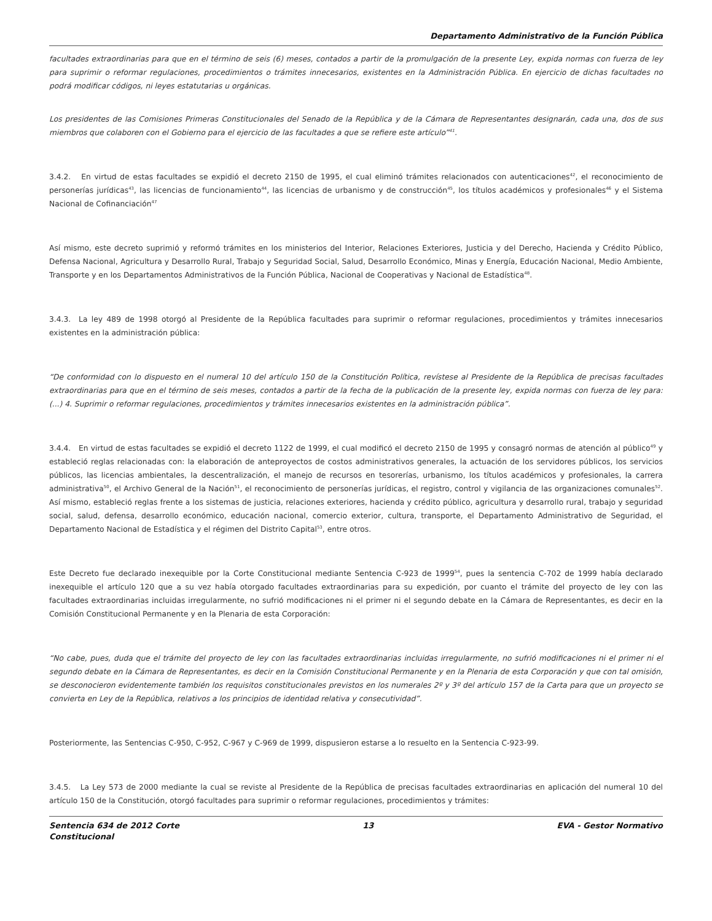Departamento Administrativo de la Función Pública
facultades extraordinarias para que en el término de seis (6) meses, contados a partir de la promulgación de la presente Ley, expida normas con fuerza de ley para suprimir o reformar regulaciones, procedimientos o trámites innecesarios, existentes en la Administración Pública. En ejercicio de dichas facultades no podrá modificar códigos, ni leyes estatutarias u orgánicas.
Los presidentes de las Comisiones Primeras Constitucionales del Senado de la República y de la Cámara de Representantes designarán, cada una, dos de sus miembros que colaboren con el Gobierno para el ejercicio de las facultades a que se refiere este artículo”<sup>41</sup>.
3.4.2. En virtud de estas facultades se expidió el decreto 2150 de 1995, el cual eliminó trámites relacionados con autenticaciones<sup>42</sup>, el reconocimiento de personerías jurídicas<sup>43</sup>, las licencias de funcionamiento<sup>44</sup>, las licencias de urbanismo y de construcción<sup>45</sup>, los títulos académicos y profesionales<sup>46</sup> y el Sistema Nacional de Cofinanciación<sup>47</sup>
Así mismo, este decreto suprimió y reformó trámites en los ministerios del Interior, Relaciones Exteriores, Justicia y del Derecho, Hacienda y Crédito Público, Defensa Nacional, Agricultura y Desarrollo Rural, Trabajo y Seguridad Social, Salud, Desarrollo Económico, Minas y Energía, Educación Nacional, Medio Ambiente, Transporte y en los Departamentos Administrativos de la Función Pública, Nacional de Cooperativas y Nacional de Estadística<sup>48</sup>.
3.4.3. La ley 489 de 1998 otorgó al Presidente de la República facultades para suprimir o reformar regulaciones, procedimientos y trámites innecesarios existentes en la administración pública:
“De conformidad con lo dispuesto en el numeral 10 del artículo 150 de la Constitución Política, revístese al Presidente de la República de precisas facultades extraordinarias para que en el término de seis meses, contados a partir de la fecha de la publicación de la presente ley, expida normas con fuerza de ley para: (...) 4. Suprimir o reformar regulaciones, procedimientos y trámites innecesarios existentes en la administración pública”.
3.4.4. En virtud de estas facultades se expidió el decreto 1122 de 1999, el cual modificó el decreto 2150 de 1995 y consagró normas de atención al público<sup>49</sup> y estableció reglas relacionadas con: la elaboración de anteproyectos de costos administrativos generales, la actuación de los servidores públicos, los servicios públicos, las licencias ambientales, la descentralización, el manejo de recursos en tesorerías, urbanismo, los títulos académicos y profesionales, la carrera administrativa<sup>50</sup>, el Archivo General de la Nación<sup>51</sup>, el reconocimiento de personerías jurídicas, el registro, control y vigilancia de las organizaciones comunales<sup>52</sup>. Así mismo, estableció reglas frente a los sistemas de justicia, relaciones exteriores, hacienda y crédito público, agricultura y desarrollo rural, trabajo y seguridad social, salud, defensa, desarrollo económico, educación nacional, comercio exterior, cultura, transporte, el Departamento Administrativo de Seguridad, el Departamento Nacional de Estadística y el régimen del Distrito Capital<sup>53</sup>, entre otros.
Este Decreto fue declarado inexequible por la Corte Constitucional mediante Sentencia C-923 de 1999<sup>54</sup>, pues la sentencia C-702 de 1999 había declarado inexequible el artículo 120 que a su vez había otorgado facultades extraordinarias para su expedición, por cuanto el trámite del proyecto de ley con las facultades extraordinarias incluidas irregularmente, no sufrió modificaciones ni el primer ni el segundo debate en la Cámara de Representantes, es decir en la Comisión Constitucional Permanente y en la Plenaria de esta Corporación:
“No cabe, pues, duda que el trámite del proyecto de ley con las facultades extraordinarias incluidas irregularmente, no sufrió modificaciones ni el primer ni el segundo debate en la Cámara de Representantes, es decir en la Comisión Constitucional Permanente y en la Plenaria de esta Corporación y que con tal omisión, se desconocieron evidentemente también los requisitos constitucionales previstos en los numerales 2º y 3º del artículo 157 de la Carta para que un proyecto se convierta en Ley de la República, relativos a los principios de identidad relativa y consecutividad”.
Posteriormente, las Sentencias C-950, C-952, C-967 y C-969 de 1999, dispusieron estarse a lo resuelto en la Sentencia C-923-99.
3.4.5. La Ley 573 de 2000 mediante la cual se reviste al Presidente de la República de precisas facultades extraordinarias en aplicación del numeral 10 del artículo 150 de la Constitución, otorgó facultades para suprimir o reformar regulaciones, procedimientos y trámites:
Sentencia 634 de 2012 Corte
Constitucional 13 EVA - Gestor Normativo